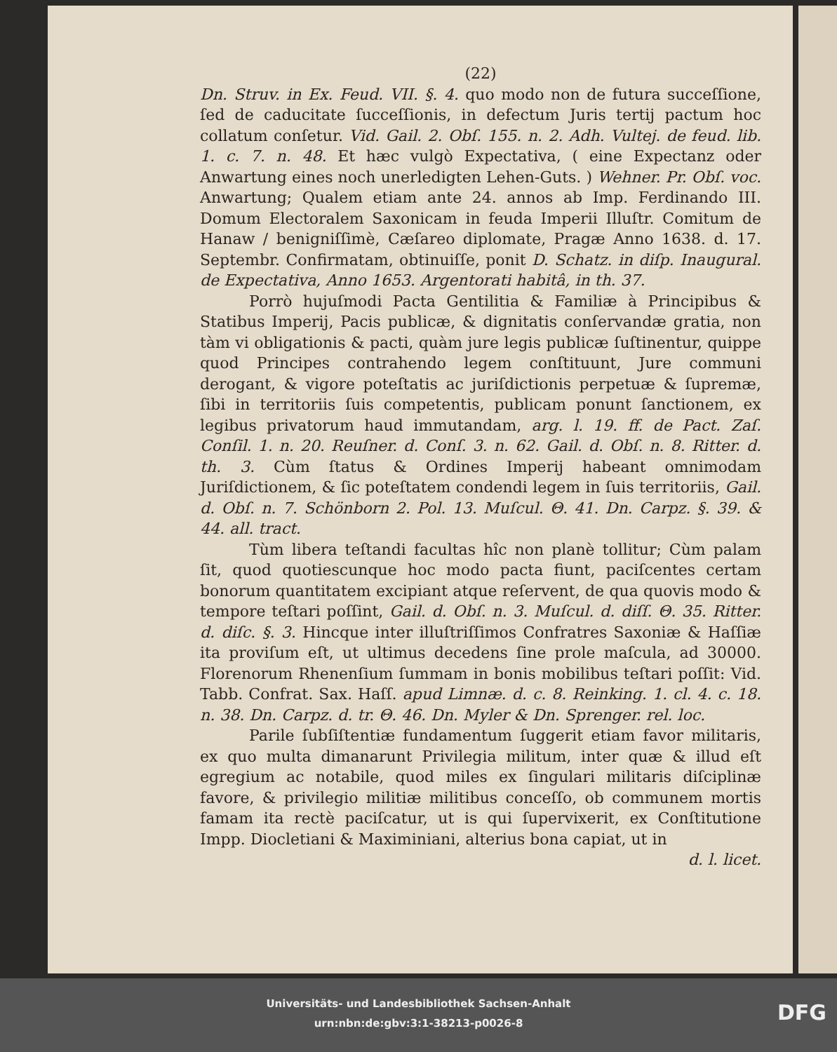(22)
Dn. Struv. in Ex. Feud. VII. §. 4. quo modo non de futura succeſſione, ſed de caducitate ſucceſſionis, in defectum Juris tertij pactum hoc collatum conſetur. Vid. Gail. 2. Obſ. 155. n. 2. Adh. Vultej. de feud. lib. 1. c. 7. n. 48. Et hæc vulgò Expectativa, ( eine Expectanz oder Anwartung eines noch unerledigten Lehen-Guts. ) Wehner. Pr. Obſ. voc. Anwartung; Qualem etiam ante 24. annos ab Imp. Ferdinando III. Domum Electoralem Saxonicam in feuda Imperii Illuſtr. Comitum de Hanaw / benigniſſimè, Cæſareo diplomate, Pragæ Anno 1638. d. 17. Septembr. Confirmatam, obtinuiſſe, ponit D. Schatz. in diſp. Inaugural. de Expectativa, Anno 1653. Argentorati habitâ, in th. 37.
Porrò hujuſmodi Pacta Gentilitia & Familiæ à Principibus & Statibus Imperij, Pacis publicæ, & dignitatis conſervandæ gratia, non tàm vi obligationis & pacti, quàm jure legis publicæ ſuſtinentur, quippe quod Principes contrahendo legem conſtituunt, Jure communi derogant, & vigore poteſtatis ac juriſdictionis perpetuæ & ſupremæ, ſibi in territoriis ſuis competentis, publicam ponunt ſanctionem, ex legibus privatorum haud immutandam, arg. l. 19. ff. de Pact. Zaſ. Conſil. 1. n. 20. Reuſner. d. Conſ. 3. n. 62. Gail. d. Obſ. n. 8. Ritter. d. th. 3. Cùm ſtatus & Ordines Imperij habeant omnimodam Juriſdictionem, & ſic poteſtatem condendi legem in ſuis territoriis, Gail. d. Obſ. n. 7. Schönborn 2. Pol. 13. Muſcul. Θ. 41. Dn. Carpz. §. 39. & 44. all. tract.
Tùm libera teſtandi facultas hîc non planè tollitur; Cùm palam ſit, quod quotiescunque hoc modo pacta fiunt, paciſcentes certam bonorum quantitatem excipiant atque reſervent, de qua quovis modo & tempore teſtari poſſint, Gail. d. Obſ. n. 3. Muſcul. d. diſſ. Θ. 35. Ritter. d. diſc. §. 3. Hincque inter illuſtriſſimos Confratres Saxoniæ & Haſſiæ ita proviſum eſt, ut ultimus decedens ſine prole maſcula, ad 30000. Florenorum Rhenenſium ſummam in bonis mobilibus teſtari poſſit: Vid. Tabb. Confrat. Sax. Haſſ. apud Limnæ. d. c. 8. Reinking. 1. cl. 4. c. 18. n. 38. Dn. Carpz. d. tr. Θ. 46. Dn. Myler & Dn. Sprenger. rel. loc.
Parile ſubſiſtentiæ fundamentum ſuggerit etiam favor militaris, ex quo multa dimanarunt Privilegia militum, inter quæ & illud eſt egregium ac notabile, quod miles ex ſingulari militaris diſciplinæ favore, & privilegio militiæ militibus conceſſo, ob communem mortis famam ita rectè paciſcatur, ut is qui ſupervixerit, ex Conſtitutione Impp. Diocletiani & Maximiniani, alterius bona capiat, ut in
d. l. licet.
Universitäts- und Landesbibliothek Sachsen-Anhalt
urn:nbn:de:gbv:3:1-38213-p0026-8
DFG